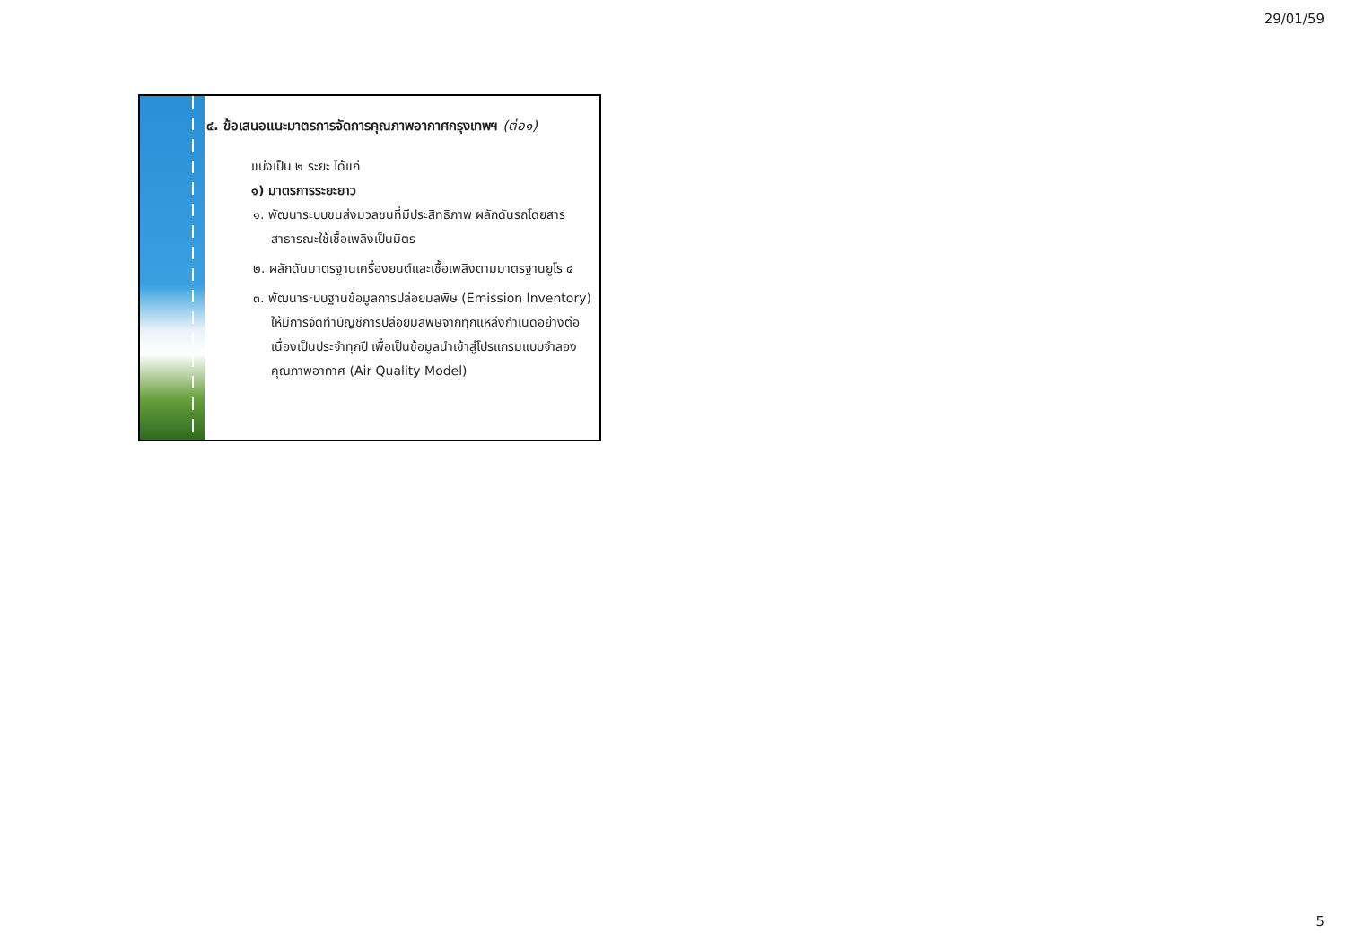29/01/59
๔. ข้อเสนอแนะมาตรการจัดการคุณภาพอากาศกรุงเทพฯ (ต่อ๑)
แบ่งเป็น ๒ ระยะ ได้แก่
๑) มาตรการระยะยาว
๑. พัฒนาระบบขนส่งมวลชนที่มีประสิทธิภาพ ผลักดันรถโดยสารสาธารณะใช้เชื้อเพลิงเป็นมิตร
๒. ผลักดันมาตรฐานเครื่องยนต์และเชื้อเพลิงตามมาตรฐานยูโร ๔
๓. พัฒนาระบบฐานข้อมูลการปล่อยมลพิษ (Emission Inventory) ให้มีการจัดทำบัญชีการปล่อยมลพิษจากทุกแหล่งกำเนิดอย่างต่อเนื่องเป็นประจำทุกปี เพื่อเป็นข้อมูลนำเข้าสู่โปรแกรมแบบจำลองคุณภาพอากาศ (Air Quality Model)
5